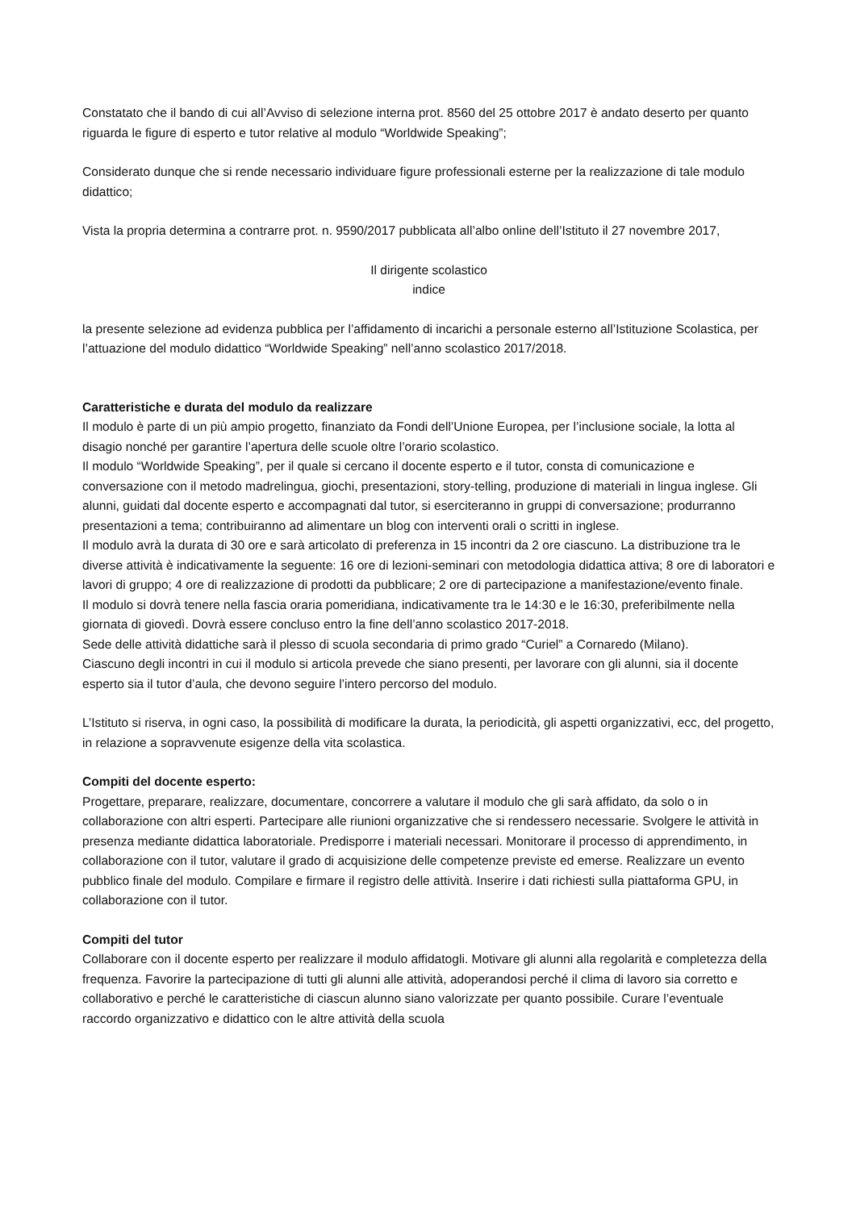Constatato che il bando di cui all’Avviso di selezione interna prot. 8560 del 25 ottobre 2017 è andato deserto per quanto riguarda le figure di esperto e tutor relative al modulo “Worldwide Speaking”;
Considerato dunque che si rende necessario individuare figure professionali esterne per la realizzazione di tale modulo didattico;
Vista la propria determina a contrarre prot. n. 9590/2017 pubblicata all’albo online dell’Istituto il 27 novembre 2017,
Il dirigente scolastico
indice
la presente selezione ad evidenza pubblica per l’affidamento di incarichi a personale esterno all’Istituzione Scolastica, per l’attuazione del modulo didattico “Worldwide Speaking” nell’anno scolastico 2017/2018.
Caratteristiche e durata del modulo da realizzare
Il modulo è parte di un più ampio progetto, finanziato da Fondi dell’Unione Europea, per l’inclusione sociale, la lotta al disagio nonché per garantire l’apertura delle scuole oltre l’orario scolastico.
Il modulo “Worldwide Speaking”, per il quale si cercano il docente esperto e il tutor, consta di comunicazione e conversazione con il metodo madrelingua, giochi, presentazioni, story-telling, produzione di materiali in lingua inglese. Gli alunni, guidati dal docente esperto e accompagnati dal tutor, si eserciteranno in gruppi di conversazione; produrranno presentazioni a tema; contribuiranno ad alimentare un blog con interventi orali o scritti in inglese.
Il modulo avrà la durata di 30 ore e sarà articolato di preferenza in 15 incontri da 2 ore ciascuno. La distribuzione tra le diverse attività è indicativamente la seguente: 16 ore di lezioni-seminari con metodologia didattica attiva; 8 ore di laboratori e lavori di gruppo; 4 ore di realizzazione di prodotti da pubblicare; 2 ore di partecipazione a manifestazione/evento finale.
Il modulo si dovrà tenere nella fascia oraria pomeridiana, indicativamente tra le 14:30 e le 16:30, preferibilmente nella giornata di giovedì. Dovrà essere concluso entro la fine dell’anno scolastico 2017-2018.
Sede delle attività didattiche sarà il plesso di scuola secondaria di primo grado “Curiel” a Cornaredo (Milano).
Ciascuno degli incontri in cui il modulo si articola prevede che siano presenti, per lavorare con gli alunni, sia il docente esperto sia il tutor d’aula, che devono seguire l’intero percorso del modulo.
L’Istituto si riserva, in ogni caso, la possibilità di modificare la durata, la periodicità, gli aspetti organizzativi, ecc, del progetto, in relazione a sopravvenute esigenze della vita scolastica.
Compiti del docente esperto:
Progettare, preparare, realizzare, documentare, concorrere a valutare il modulo che gli sarà affidato, da solo o in collaborazione con altri esperti. Partecipare alle riunioni organizzative che si rendessero necessarie. Svolgere le attività in presenza mediante didattica laboratoriale. Predisporre i materiali necessari. Monitorare il processo di apprendimento, in collaborazione con il tutor, valutare il grado di acquisizione delle competenze previste ed emerse. Realizzare un evento pubblico finale del modulo. Compilare e firmare il registro delle attività. Inserire i dati richiesti sulla piattaforma GPU, in collaborazione con il tutor.
Compiti del tutor
Collaborare con il docente esperto per realizzare il modulo affidatogli. Motivare gli alunni alla regolarità e completezza della frequenza. Favorire la partecipazione di tutti gli alunni alle attività, adoperandosi perché il clima di lavoro sia corretto e collaborativo e perché le caratteristiche di ciascun alunno siano valorizzate per quanto possibile. Curare l’eventuale raccordo organizzativo e didattico con le altre attività della scuola